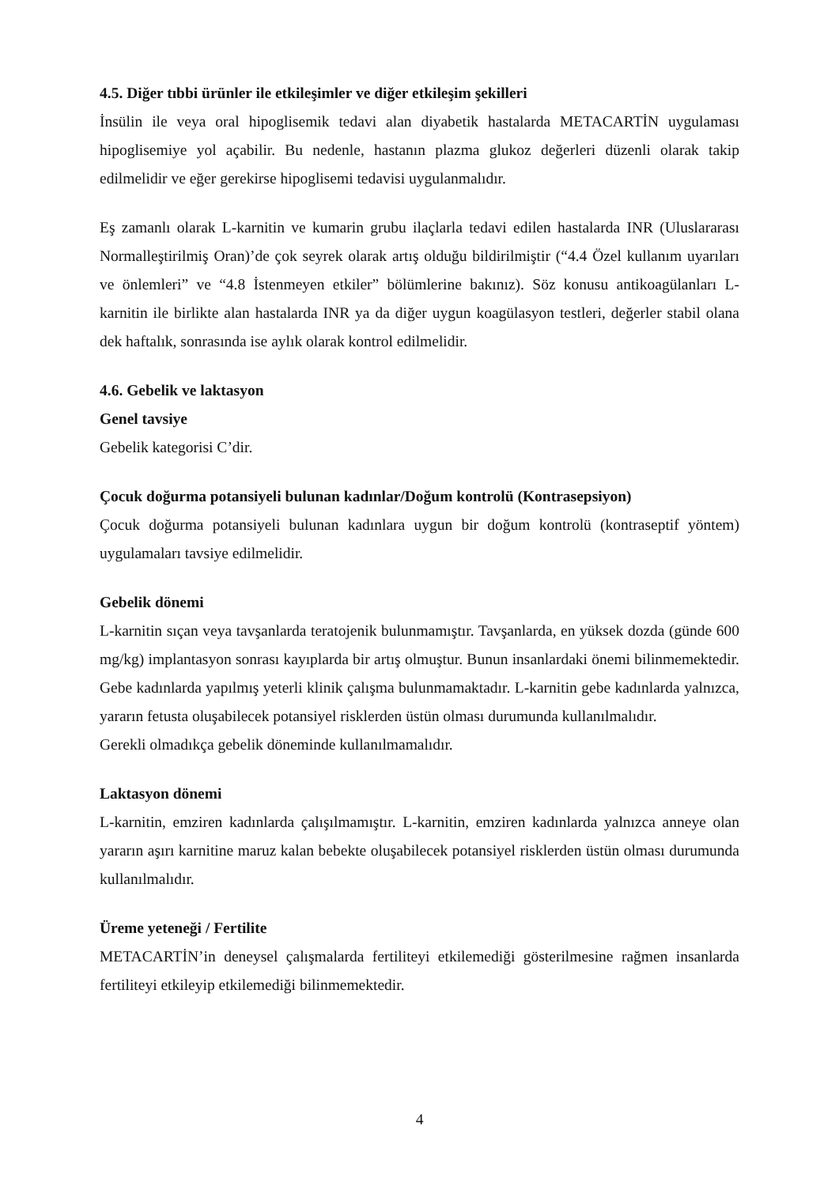4.5. Diğer tıbbi ürünler ile etkileşimler ve diğer etkileşim şekilleri
İnsülin ile veya oral hipoglisemik tedavi alan diyabetik hastalarda METACARTİN uygulaması hipoglisemiye yol açabilir. Bu nedenle, hastanın plazma glukoz değerleri düzenli olarak takip edilmelidir ve eğer gerekirse hipoglisemi tedavisi uygulanmalıdır.
Eş zamanlı olarak L-karnitin ve kumarin grubu ilaçlarla tedavi edilen hastalarda INR (Uluslararası Normalleştirilmiş Oran)’de çok seyrek olarak artış olduğu bildirilmiştir (“4.4 Özel kullanım uyarıları ve önlemleri” ve “4.8 İstenmeyen etkiler” bölümlerine bakınız). Söz konusu antikoagülanları L-karnitin ile birlikte alan hastalarda INR ya da diğer uygun koagülasyon testleri, değerler stabil olana dek haftalık, sonrasında ise aylık olarak kontrol edilmelidir.
4.6. Gebelik ve laktasyon
Genel tavsiye
Gebelik kategorisi C’dir.
Çocuk doğurma potansiyeli bulunan kadınlar/Doğum kontrolü (Kontrasepsiyon)
Çocuk doğurma potansiyeli bulunan kadınlara uygun bir doğum kontrolü (kontraseptif yöntem) uygulamaları tavsiye edilmelidir.
Gebelik dönemi
L-karnitin sıçan veya tavşanlarda teratojenik bulunmamıştır. Tavşanlarda, en yüksek dozda (günde 600 mg/kg) implantasyon sonrası kayıplarda bir artış olmuştur. Bunun insanlardaki önemi bilinmemektedir. Gebe kadınlarda yapılmış yeterli klinik çalışma bulunmamaktadır. L-karnitin gebe kadınlarda yalnızca, yararın fetusta oluşabilecek potansiyel risklerden üstün olması durumunda kullanılmalıdır.
Gerekli olmadıkça gebelik döneminde kullanılmamalıdır.
Laktasyon dönemi
L-karnitin, emziren kadınlarda çalışılmamıştır. L-karnitin, emziren kadınlarda yalnızca anneye olan yararın aşırı karnitine maruz kalan bebekte oluşabilecek potansiyel risklerden üstün olması durumunda kullanılmalıdır.
Üreme yeteneği / Fertilite
METACARTİN’in deneysel çalışmalarda fertiliteyi etkilemediği gösterilmesine rağmen insanlarda fertiliteyi etkileyip etkilemediği bilinmemektedir.
4